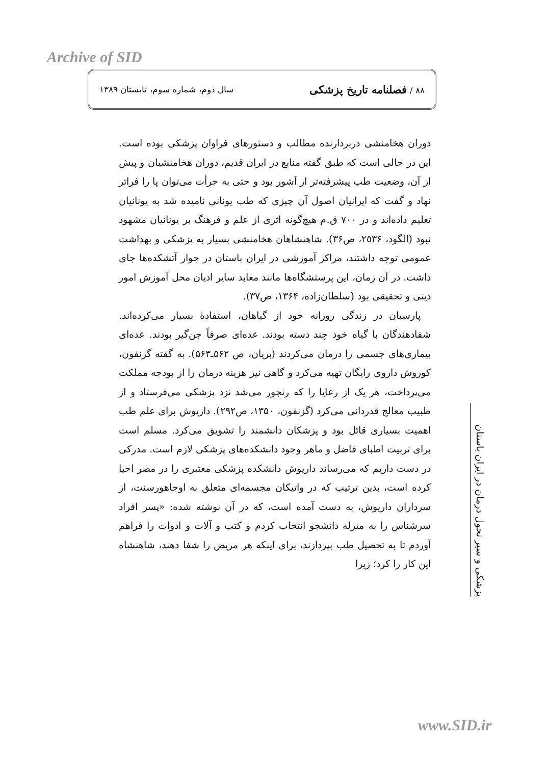Archive of SID
٨٨ / فصلنامه تاریخ پزشکی سال دوم، شماره سوم، تابستان ١٣٨٩
دوران هخامنشی دربردارنده مطالب و دستورهای فراوان پزشکی بوده است. این در حالی است که طبق گفته منابع در ایران قدیم، دوران هخامنشیان و پیش از آن، وضعیت طب پیشرفته‌تر از آشور بود و حتی به جرأت می‌توان پا را فراتر نهاد و گفت که ایرانیان اصول آن چیزی که طب یونانی نامیده شد به یونانیان تعلیم داده‌اند و در ٧٠٠ ق.م هیچ‌گونه اثری از علم و فرهنگ بر یونانیان مشهود نبود (الگود، ٢٥٣۶، ص٣۶). شاهنشاهان هخامنشی بسیار به پزشکی و بهداشت عمومی توجه داشتند، مراکز آموزشی در ایران باستان در جوار آتشکده‌ها جای داشت. در آن زمان، این پرستشگاه‌ها مانند معابد سایر ادیان محل آموزش امور دینی و تحقیقی بود (سلطان‌زاده، ١٣۶۴، ص٣٧).
پارسیان در زندگی روزانه خود از گیاهان، استفادهٔ بسیار می‌کرده‌اند. شفادهندگان با گیاه خود چند دسته بودند. عده‌ای صرفاً جن‌گیر بودند. عده‌ای بیماری‌های جسمی را درمان می‌کردند (بریان، ص ۵۶٢ـ۵۶٣). به گفته گزنفون، کوروش داروی رایگان تهیه می‌کرد و گاهی نیز هزینه درمان را از بودجه مملکت می‌پرداخت، هر یک از رعایا را که رنجور می‌شد نزد پزشکی می‌فرستاد و از طبیب معالج قدردانی می‌کرد (گزنفون، ١٣۵٠، ص٢٩٢). داریوش برای علم طب اهمیت بسیاری قائل بود و پزشکان دانشمند را تشویق می‌کرد. مسلم است برای تربیت اطبای فاضل و ماهر وجود دانشکده‌های پزشکی لازم است. مدرکی در دست داریم که می‌رساند داریوش دانشکده پزشکی معتبری را در مصر احیا کرده است، بدین ترتیب که در واتیکان مجسمه‌ای متعلق به اوجاهورسنت، از سرداران داریوش، به دست آمده است، که در آن نوشته شده: «پسر افراد سرشناس را به منزله دانشجو انتخاب کردم و کتب و آلات و ادوات را فراهم آوردم تا به تحصیل طب بپردازند، برای اینکه هر مریض را شفا دهند، شاهنشاه این کار را کرد؛ زیرا
پزشکی و سیر تحول درمان در ایران باستان
www.SID.ir